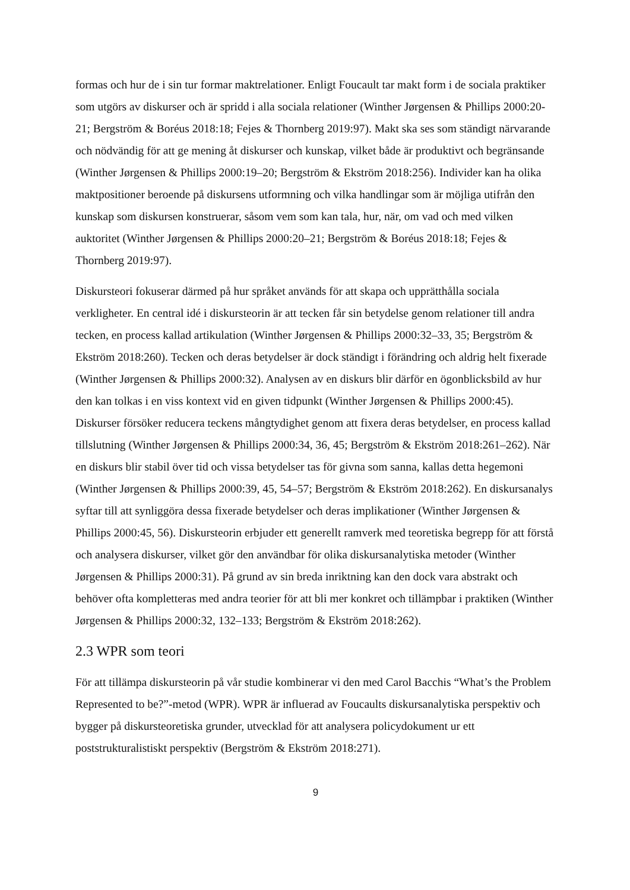formas och hur de i sin tur formar maktrelationer. Enligt Foucault tar makt form i de sociala praktiker som utgörs av diskurser och är spridd i alla sociala relationer (Winther Jørgensen & Phillips 2000:20-21; Bergström & Boréus 2018:18; Fejes & Thornberg 2019:97). Makt ska ses som ständigt närvarande och nödvändig för att ge mening åt diskurser och kunskap, vilket både är produktivt och begränsande (Winther Jørgensen & Phillips 2000:19–20; Bergström & Ekström 2018:256). Individer kan ha olika maktpositioner beroende på diskursens utformning och vilka handlingar som är möjliga utifrån den kunskap som diskursen konstruerar, såsom vem som kan tala, hur, när, om vad och med vilken auktoritet (Winther Jørgensen & Phillips 2000:20–21; Bergström & Boréus 2018:18; Fejes & Thornberg 2019:97).
Diskursteori fokuserar därmed på hur språket används för att skapa och upprätthålla sociala verkligheter. En central idé i diskursteorin är att tecken får sin betydelse genom relationer till andra tecken, en process kallad artikulation (Winther Jørgensen & Phillips 2000:32–33, 35; Bergström & Ekström 2018:260). Tecken och deras betydelser är dock ständigt i förändring och aldrig helt fixerade (Winther Jørgensen & Phillips 2000:32). Analysen av en diskurs blir därför en ögonblicksbild av hur den kan tolkas i en viss kontext vid en given tidpunkt (Winther Jørgensen & Phillips 2000:45). Diskurser försöker reducera teckens mångtydighet genom att fixera deras betydelser, en process kallad tillslutning (Winther Jørgensen & Phillips 2000:34, 36, 45; Bergström & Ekström 2018:261–262). När en diskurs blir stabil över tid och vissa betydelser tas för givna som sanna, kallas detta hegemoni (Winther Jørgensen & Phillips 2000:39, 45, 54–57; Bergström & Ekström 2018:262). En diskursanalys syftar till att synliggöra dessa fixerade betydelser och deras implikationer (Winther Jørgensen & Phillips 2000:45, 56). Diskursteorin erbjuder ett generellt ramverk med teoretiska begrepp för att förstå och analysera diskurser, vilket gör den användbar för olika diskursanalytiska metoder (Winther Jørgensen & Phillips 2000:31). På grund av sin breda inriktning kan den dock vara abstrakt och behöver ofta kompletteras med andra teorier för att bli mer konkret och tillämpbar i praktiken (Winther Jørgensen & Phillips 2000:32, 132–133; Bergström & Ekström 2018:262).
2.3 WPR som teori
För att tillämpa diskursteorin på vår studie kombinerar vi den med Carol Bacchis “What’s the Problem Represented to be?”-metod (WPR). WPR är influerad av Foucaults diskursanalytiska perspektiv och bygger på diskursteoretiska grunder, utvecklad för att analysera policydokument ur ett poststrukturalistiskt perspektiv (Bergström & Ekström 2018:271).
9